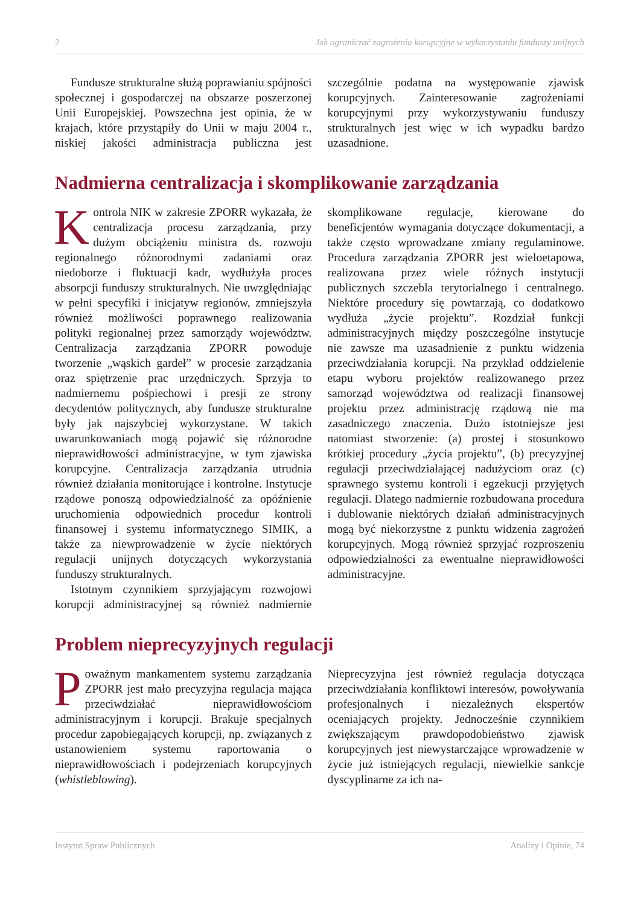2 Jak ograniczać zagrożenia korupcyjne w wykorzystaniu funduszy unijnych
Fundusze strukturalne służą poprawianiu spójności społecznej i gospodarczej na obszarze poszerzonej Unii Europejskiej. Powszechna jest opinia, że w krajach, które przystąpiły do Unii w maju 2004 r., niskiej jakości administracja publiczna jest szczególnie podatna na występowanie zjawisk korupcyjnych. Zainteresowanie zagrożeniami korupcyjnymi przy wykorzystywaniu funduszy strukturalnych jest więc w ich wypadku bardzo uzasadnione.
Nadmierna centralizacja i skomplikowanie zarządzania
Kontrola NIK w zakresie ZPORR wykazała, że centralizacja procesu zarządzania, przy dużym obciążeniu ministra ds. rozwoju regionalnego różnorodnymi zadaniami oraz niedoborze i fluktuacji kadr, wydłużyła proces absorpcji funduszy strukturalnych. Nie uwzględniając w pełni specyfiki i inicjatyw regionów, zmniejszyła również możliwości poprawnego realizowania polityki regionalnej przez samorządy województw. Centralizacja zarządzania ZPORR powoduje tworzenie „wąskich gardeł” w procesie zarządzania oraz spiętrzenie prac urzędniczych. Sprzyja to nadmiernemu pośpiechowi i presji ze strony decydentów politycznych, aby fundusze strukturalne były jak najszybciej wykorzystane. W takich uwarunkowaniach mogą pojawić się różnorodne nieprawidłowości administracyjne, w tym zjawiska korupcyjne. Centralizacja zarządzania utrudnia również działania monitorujące i kontrolne. Instytucje rządowe ponoszą odpowiedzialność za opóźnienie uruchomienia odpowiednich procedur kontroli finansowej i systemu informatycznego SIMIK, a także za niewprowadzenie w życie niektórych regulacji unijnych dotyczących wykorzystania funduszy strukturalnych.
Istotnym czynnikiem sprzyjającym rozwojowi korupcji administracyjnej są również nadmiernie skomplikowane regulacje, kierowane do beneficjentów wymagania dotyczące dokumentacji, a także często wprowadzane zmiany regulaminowe. Procedura zarządzania ZPORR jest wieloetapowa, realizowana przez wiele różnych instytucji publicznych szczebla terytorialnego i centralnego. Niektóre procedury się powtarzają, co dodatkowo wydłuża „życie projektu”. Rozdział funkcji administracyjnych między poszczególne instytucje nie zawsze ma uzasadnienie z punktu widzenia przeciwdziałania korupcji. Na przykład oddzielenie etapu wyboru projektów realizowanego przez samorząd województwa od realizacji finansowej projektu przez administrację rządową nie ma zasadniczego znaczenia. Dużo istotniejsze jest natomiast stworzenie: (a) prostej i stosunkowo krótkiej procedury „życia projektu”, (b) precyzyjnej regulacji przeciwdziałającej nadużyciom oraz (c) sprawnego systemu kontroli i egzekucji przyjętych regulacji. Dlatego nadmiernie rozbudowana procedura i dublowanie niektórych działań administracyjnych mogą być niekorzystne z punktu widzenia zagrożeń korupcyjnych. Mogą również sprzyjać rozproszeniu odpowiedzialności za ewentualne nieprawidłowości administracyjne.
Problem nieprecyzyjnych regulacji
Poważnym mankamentem systemu zarządzania ZPORR jest mało precyzyjna regulacja mająca przeciwdziałać nieprawidłowościom administracyjnym i korupcji. Brakuje specjalnych procedur zapobiegających korupcji, np. związanych z ustanowieniem systemu raportowania o nieprawidłowościach i podejrzeniach korupcyjnych (whistleblowing).
Nieprecyzyjna jest również regulacja dotycząca przeciwdziałania konfliktowi interesów, powoływania profesjonalnych i niezależnych ekspertów oceniających projekty. Jednocześnie czynnikiem zwiększającym prawdopodobieństwo zjawisk korupcyjnych jest niewystarczające wprowadzenie w życie już istniejących regulacji, niewielkie sankcje dyscyplinarne za ich na-
Instytut Spraw Publicznych Analizy i Opinie, 74